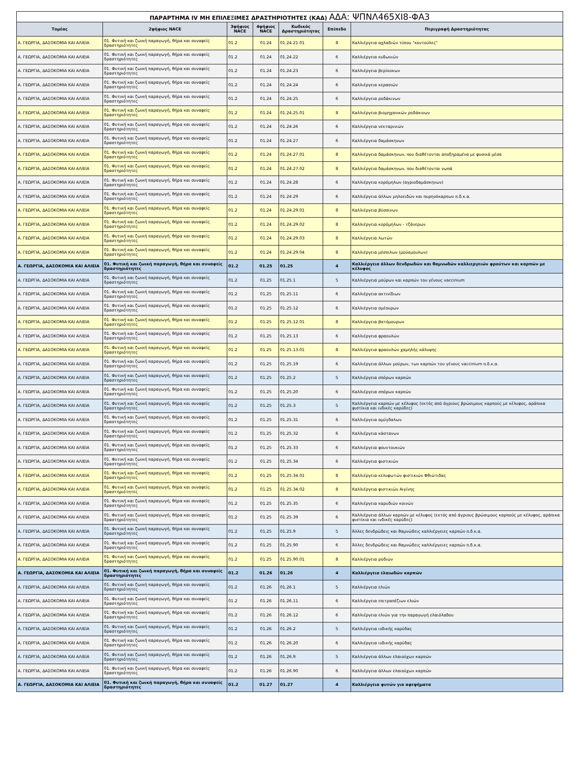| ΠΑΡΑΡΤΗΜΑ IV ΜΗ ΕΠΙΛΕΞΙΜΕΣ ΔΡΑΣΤΗΡΙΟΤΗΤΕΣ (ΚΑΔ) ΑΔΑ: ΨΠΝΛ465ΧΙ8-ΦΑ3 | | | | | | |
| Τομέας | 2ψήφιος NACE | 3ψήφιος NACE | 4ψήφιος NACE | Κωδικός Δραστηριότητας | Επίπεδο | Περιγραφή Δραστηριότητας |
| Α. ΓΕΩΡΓΙΑ, ΔΑΣΟΚΟΜΙΑ ΚΑΙ ΑΛΙΕΙΑ | 01. Φυτική και ζωική παραγωγή, θήρα και συναφείς δραστηριότητες | 01.2 | 01.24 | 01.24.21.01 | 8 | Καλλιέργεια αχλαδιών τύπου "κοντούλες" |
| Α. ΓΕΩΡΓΙΑ, ΔΑΣΟΚΟΜΙΑ ΚΑΙ ΑΛΙΕΙΑ | 01. Φυτική και ζωική παραγωγή, θήρα και συναφείς δραστηριότητες | 01.2 | 01.24 | 01.24.22 | 6 | Καλλιέργεια κυδωνιών |
| Α. ΓΕΩΡΓΙΑ, ΔΑΣΟΚΟΜΙΑ ΚΑΙ ΑΛΙΕΙΑ | 01. Φυτική και ζωική παραγωγή, θήρα και συναφείς δραστηριότητες | 01.2 | 01.24 | 01.24.23 | 6 | Καλλιέργεια βερίκοκων |
| Α. ΓΕΩΡΓΙΑ, ΔΑΣΟΚΟΜΙΑ ΚΑΙ ΑΛΙΕΙΑ | 01. Φυτική και ζωική παραγωγή, θήρα και συναφείς δραστηριότητες | 01.2 | 01.24 | 01.24.24 | 6 | Καλλιέργεια κερασιών |
| Α. ΓΕΩΡΓΙΑ, ΔΑΣΟΚΟΜΙΑ ΚΑΙ ΑΛΙΕΙΑ | 01. Φυτική και ζωική παραγωγή, θήρα και συναφείς δραστηριότητες | 01.2 | 01.24 | 01.24.25 | 6 | Καλλιέργεια ροδάκινων |
| Α. ΓΕΩΡΓΙΑ, ΔΑΣΟΚΟΜΙΑ ΚΑΙ ΑΛΙΕΙΑ | 01. Φυτική και ζωική παραγωγή, θήρα και συναφείς δραστηριότητες | 01.2 | 01.24 | 01.24.25.01 | 8 | Καλλιέργεια βιομηχανικών ροδάκινων |
| Α. ΓΕΩΡΓΙΑ, ΔΑΣΟΚΟΜΙΑ ΚΑΙ ΑΛΙΕΙΑ | 01. Φυτική και ζωική παραγωγή, θήρα και συναφείς δραστηριότητες | 01.2 | 01.24 | 01.24.26 | 6 | Καλλιέργεια νεκταρινιών |
| Α. ΓΕΩΡΓΙΑ, ΔΑΣΟΚΟΜΙΑ ΚΑΙ ΑΛΙΕΙΑ | 01. Φυτική και ζωική παραγωγή, θήρα και συναφείς δραστηριότητες | 01.2 | 01.24 | 01.24.27 | 6 | Καλλιέργεια δαμάσκηνων |
| Α. ΓΕΩΡΓΙΑ, ΔΑΣΟΚΟΜΙΑ ΚΑΙ ΑΛΙΕΙΑ | 01. Φυτική και ζωική παραγωγή, θήρα και συναφείς δραστηριότητες | 01.2 | 01.24 | 01.24.27.01 | 8 | Καλλιέργεια δαμάσκηνων, που διαθέτονται αποξηραμένα με φυσικά μέσα |
| Α. ΓΕΩΡΓΙΑ, ΔΑΣΟΚΟΜΙΑ ΚΑΙ ΑΛΙΕΙΑ | 01. Φυτική και ζωική παραγωγή, θήρα και συναφείς δραστηριότητες | 01.2 | 01.24 | 01.24.27.02 | 8 | Καλλιέργεια δαμάσκηνων, που διαθέτονται νωπά |
| Α. ΓΕΩΡΓΙΑ, ΔΑΣΟΚΟΜΙΑ ΚΑΙ ΑΛΙΕΙΑ | 01. Φυτική και ζωική παραγωγή, θήρα και συναφείς δραστηριότητες | 01.2 | 01.24 | 01.24.28 | 6 | Καλλιέργεια κορόμηλων (αγριοδαμάσκηνων) |
| Α. ΓΕΩΡΓΙΑ, ΔΑΣΟΚΟΜΙΑ ΚΑΙ ΑΛΙΕΙΑ | 01. Φυτική και ζωική παραγωγή, θήρα και συναφείς δραστηριότητες | 01.2 | 01.24 | 01.24.29 | 6 | Καλλιέργεια άλλων μηλοειδών και πυρηνόκαρπων π.δ.κ.α. |
| Α. ΓΕΩΡΓΙΑ, ΔΑΣΟΚΟΜΙΑ ΚΑΙ ΑΛΙΕΙΑ | 01. Φυτική και ζωική παραγωγή, θήρα και συναφείς δραστηριότητες | 01.2 | 01.24 | 01.24.29.01 | 8 | Καλλιέργεια βύσσινων |
| Α. ΓΕΩΡΓΙΑ, ΔΑΣΟΚΟΜΙΑ ΚΑΙ ΑΛΙΕΙΑ | 01. Φυτική και ζωική παραγωγή, θήρα και συναφείς δραστηριότητες | 01.2 | 01.24 | 01.24.29.02 | 8 | Καλλιέργεια κορόμηλων - τζάνερων |
| Α. ΓΕΩΡΓΙΑ, ΔΑΣΟΚΟΜΙΑ ΚΑΙ ΑΛΙΕΙΑ | 01. Φυτική και ζωική παραγωγή, θήρα και συναφείς δραστηριότητες | 01.2 | 01.24 | 01.24.29.03 | 8 | Καλλιέργεια λωτών |
| Α. ΓΕΩΡΓΙΑ, ΔΑΣΟΚΟΜΙΑ ΚΑΙ ΑΛΙΕΙΑ | 01. Φυτική και ζωική παραγωγή, θήρα και συναφείς δραστηριότητες | 01.2 | 01.24 | 01.24.29.04 | 8 | Καλλιέργεια μέσπιλων (μούσμουλων) |
| Α. ΓΕΩΡΓΙΑ, ΔΑΣΟΚΟΜΙΑ ΚΑΙ ΑΛΙΕΙΑ | 01. Φυτική και ζωική παραγωγή, θήρα και συναφείς δραστηριότητες | 01.2 | 01.25 | 01.25 | 4 | Καλλιέργεια άλλων δενδρωδών και θαμνωδών καλλιεργειών φρούτων και καρπών με κέλυφος |
| Α. ΓΕΩΡΓΙΑ, ΔΑΣΟΚΟΜΙΑ ΚΑΙ ΑΛΙΕΙΑ | 01. Φυτική και ζωική παραγωγή, θήρα και συναφείς δραστηριότητες | 01.2 | 01.25 | 01.25.1 | 5 | Καλλιέργεια μούρων και καρπών του γένους vaccinium |
| Α. ΓΕΩΡΓΙΑ, ΔΑΣΟΚΟΜΙΑ ΚΑΙ ΑΛΙΕΙΑ | 01. Φυτική και ζωική παραγωγή, θήρα και συναφείς δραστηριότητες | 01.2 | 01.25 | 01.25.11 | 6 | Καλλιέργεια ακτινίδιων |
| Α. ΓΕΩΡΓΙΑ, ΔΑΣΟΚΟΜΙΑ ΚΑΙ ΑΛΙΕΙΑ | 01. Φυτική και ζωική παραγωγή, θήρα και συναφείς δραστηριότητες | 01.2 | 01.25 | 01.25.12 | 6 | Καλλιέργεια σμέουρων |
| Α. ΓΕΩΡΓΙΑ, ΔΑΣΟΚΟΜΙΑ ΚΑΙ ΑΛΙΕΙΑ | 01. Φυτική και ζωική παραγωγή, θήρα και συναφείς δραστηριότητες | 01.2 | 01.25 | 01.25.12.01 | 8 | Καλλιέργεια βατόμουρων |
| Α. ΓΕΩΡΓΙΑ, ΔΑΣΟΚΟΜΙΑ ΚΑΙ ΑΛΙΕΙΑ | 01. Φυτική και ζωική παραγωγή, θήρα και συναφείς δραστηριότητες | 01.2 | 01.25 | 01.25.13 | 6 | Καλλιέργεια φραουλών |
| Α. ΓΕΩΡΓΙΑ, ΔΑΣΟΚΟΜΙΑ ΚΑΙ ΑΛΙΕΙΑ | 01. Φυτική και ζωική παραγωγή, θήρα και συναφείς δραστηριότητες | 01.2 | 01.25 | 01.25.13.01 | 8 | Καλλιέργεια φραουλών χαμηλής κάλυψης |
| Α. ΓΕΩΡΓΙΑ, ΔΑΣΟΚΟΜΙΑ ΚΑΙ ΑΛΙΕΙΑ | 01. Φυτική και ζωική παραγωγή, θήρα και συναφείς δραστηριότητες | 01.2 | 01.25 | 01.25.19 | 6 | Καλλιέργεια άλλων μούρων, των καρπών του γένους vaccinium π.δ.κ.α. |
| Α. ΓΕΩΡΓΙΑ, ΔΑΣΟΚΟΜΙΑ ΚΑΙ ΑΛΙΕΙΑ | 01. Φυτική και ζωική παραγωγή, θήρα και συναφείς δραστηριότητες | 01.2 | 01.25 | 01.25.2 | 5 | Καλλιέργεια σπόρων καρπών |
| Α. ΓΕΩΡΓΙΑ, ΔΑΣΟΚΟΜΙΑ ΚΑΙ ΑΛΙΕΙΑ | 01. Φυτική και ζωική παραγωγή, θήρα και συναφείς δραστηριότητες | 01.2 | 01.25 | 01.25.20 | 6 | Καλλιέργεια σπόρων καρπών |
| Α. ΓΕΩΡΓΙΑ, ΔΑΣΟΚΟΜΙΑ ΚΑΙ ΑΛΙΕΙΑ | 01. Φυτική και ζωική παραγωγή, θήρα και συναφείς δραστηριότητες | 01.2 | 01.25 | 01.25.3 | 5 | Καλλιέργεια καρπών με κέλυφος (εκτός από άγριους βρώσιμους καρπούς με κέλυφος, αράπικα φιστίκια και ινδικές καρύδες) |
| Α. ΓΕΩΡΓΙΑ, ΔΑΣΟΚΟΜΙΑ ΚΑΙ ΑΛΙΕΙΑ | 01. Φυτική και ζωική παραγωγή, θήρα και συναφείς δραστηριότητες | 01.2 | 01.25 | 01.25.31 | 6 | Καλλιέργεια αμύγδαλων |
| Α. ΓΕΩΡΓΙΑ, ΔΑΣΟΚΟΜΙΑ ΚΑΙ ΑΛΙΕΙΑ | 01. Φυτική και ζωική παραγωγή, θήρα και συναφείς δραστηριότητες | 01.2 | 01.25 | 01.25.32 | 6 | Καλλιέργεια κάστανων |
| Α. ΓΕΩΡΓΙΑ, ΔΑΣΟΚΟΜΙΑ ΚΑΙ ΑΛΙΕΙΑ | 01. Φυτική και ζωική παραγωγή, θήρα και συναφείς δραστηριότητες | 01.2 | 01.25 | 01.25.33 | 6 | Καλλιέργεια φουντουκιών |
| Α. ΓΕΩΡΓΙΑ, ΔΑΣΟΚΟΜΙΑ ΚΑΙ ΑΛΙΕΙΑ | 01. Φυτική και ζωική παραγωγή, θήρα και συναφείς δραστηριότητες | 01.2 | 01.25 | 01.25.34 | 6 | Καλλιέργεια φιστικιών |
| Α. ΓΕΩΡΓΙΑ, ΔΑΣΟΚΟΜΙΑ ΚΑΙ ΑΛΙΕΙΑ | 01. Φυτική και ζωική παραγωγή, θήρα και συναφείς δραστηριότητες | 01.2 | 01.25 | 01.25.34.01 | 8 | Καλλιέργεια κελυφωτών φιστικιών Φθιώτιδας |
| Α. ΓΕΩΡΓΙΑ, ΔΑΣΟΚΟΜΙΑ ΚΑΙ ΑΛΙΕΙΑ | 01. Φυτική και ζωική παραγωγή, θήρα και συναφείς δραστηριότητες | 01.2 | 01.25 | 01.25.34.02 | 8 | Καλλιέργεια φιστικιών Αιγίνης |
| Α. ΓΕΩΡΓΙΑ, ΔΑΣΟΚΟΜΙΑ ΚΑΙ ΑΛΙΕΙΑ | 01. Φυτική και ζωική παραγωγή, θήρα και συναφείς δραστηριότητες | 01.2 | 01.25 | 01.25.35 | 6 | Καλλιέργεια καρυδιών κοινών |
| Α. ΓΕΩΡΓΙΑ, ΔΑΣΟΚΟΜΙΑ ΚΑΙ ΑΛΙΕΙΑ | 01. Φυτική και ζωική παραγωγή, θήρα και συναφείς δραστηριότητες | 01.2 | 01.25 | 01.25.39 | 6 | Καλλιέργεια άλλων καρπών με κέλυφος (εκτός από άγριους βρώσιμους καρπούς με κέλυφος, αράπικα φιστίκια και ινδικές καρύδες) |
| Α. ΓΕΩΡΓΙΑ, ΔΑΣΟΚΟΜΙΑ ΚΑΙ ΑΛΙΕΙΑ | 01. Φυτική και ζωική παραγωγή, θήρα και συναφείς δραστηριότητες | 01.2 | 01.25 | 01.25.9 | 5 | Άλλες δενδρώδεις και θαμνώδεις καλλιέργειες καρπών π.δ.κ.α. |
| Α. ΓΕΩΡΓΙΑ, ΔΑΣΟΚΟΜΙΑ ΚΑΙ ΑΛΙΕΙΑ | 01. Φυτική και ζωική παραγωγή, θήρα και συναφείς δραστηριότητες | 01.2 | 01.25 | 01.25.90 | 6 | Άλλες δενδρώδεις και θαμνώδεις καλλιέργειες καρπών π.δ.κ.α. |
| Α. ΓΕΩΡΓΙΑ, ΔΑΣΟΚΟΜΙΑ ΚΑΙ ΑΛΙΕΙΑ | 01. Φυτική και ζωική παραγωγή, θήρα και συναφείς δραστηριότητες | 01.2 | 01.25 | 01.25.90.01 | 8 | Καλλιέργεια ροδιών |
| Α. ΓΕΩΡΓΙΑ, ΔΑΣΟΚΟΜΙΑ ΚΑΙ ΑΛΙΕΙΑ | 01. Φυτική και ζωική παραγωγή, θήρα και συναφείς δραστηριότητες | 01.2 | 01.26 | 01.26 | 4 | Καλλιέργεια ελαιωδών καρπών |
| Α. ΓΕΩΡΓΙΑ, ΔΑΣΟΚΟΜΙΑ ΚΑΙ ΑΛΙΕΙΑ | 01. Φυτική και ζωική παραγωγή, θήρα και συναφείς δραστηριότητες | 01.2 | 01.26 | 01.26.1 | 5 | Καλλιέργεια ελιών |
| Α. ΓΕΩΡΓΙΑ, ΔΑΣΟΚΟΜΙΑ ΚΑΙ ΑΛΙΕΙΑ | 01. Φυτική και ζωική παραγωγή, θήρα και συναφείς δραστηριότητες | 01.2 | 01.26 | 01.26.11 | 6 | Καλλιέργεια επιτραπέζιων ελιών |
| Α. ΓΕΩΡΓΙΑ, ΔΑΣΟΚΟΜΙΑ ΚΑΙ ΑΛΙΕΙΑ | 01. Φυτική και ζωική παραγωγή, θήρα και συναφείς δραστηριότητες | 01.2 | 01.26 | 01.26.12 | 6 | Καλλιέργεια ελιών για την παραγωγή ελαιόλαδου |
| Α. ΓΕΩΡΓΙΑ, ΔΑΣΟΚΟΜΙΑ ΚΑΙ ΑΛΙΕΙΑ | 01. Φυτική και ζωική παραγωγή, θήρα και συναφείς δραστηριότητες | 01.2 | 01.26 | 01.26.2 | 5 | Καλλιέργεια ινδικής καρύδας |
| Α. ΓΕΩΡΓΙΑ, ΔΑΣΟΚΟΜΙΑ ΚΑΙ ΑΛΙΕΙΑ | 01. Φυτική και ζωική παραγωγή, θήρα και συναφείς δραστηριότητες | 01.2 | 01.26 | 01.26.20 | 6 | Καλλιέργεια ινδικής καρύδας |
| Α. ΓΕΩΡΓΙΑ, ΔΑΣΟΚΟΜΙΑ ΚΑΙ ΑΛΙΕΙΑ | 01. Φυτική και ζωική παραγωγή, θήρα και συναφείς δραστηριότητες | 01.2 | 01.26 | 01.26.9 | 5 | Καλλιέργεια άλλων ελαιούχων καρπών |
| Α. ΓΕΩΡΓΙΑ, ΔΑΣΟΚΟΜΙΑ ΚΑΙ ΑΛΙΕΙΑ | 01. Φυτική και ζωική παραγωγή, θήρα και συναφείς δραστηριότητες | 01.2 | 01.26 | 01.26.90 | 6 | Καλλιέργεια άλλων ελαιούχων καρπών |
| Α. ΓΕΩΡΓΙΑ, ΔΑΣΟΚΟΜΙΑ ΚΑΙ ΑΛΙΕΙΑ | 01. Φυτική και ζωική παραγωγή, θήρα και συναφείς δραστηριότητες | 01.2 | 01.27 | 01.27 | 4 | Καλλιέργεια φυτών για αφεψήματα |